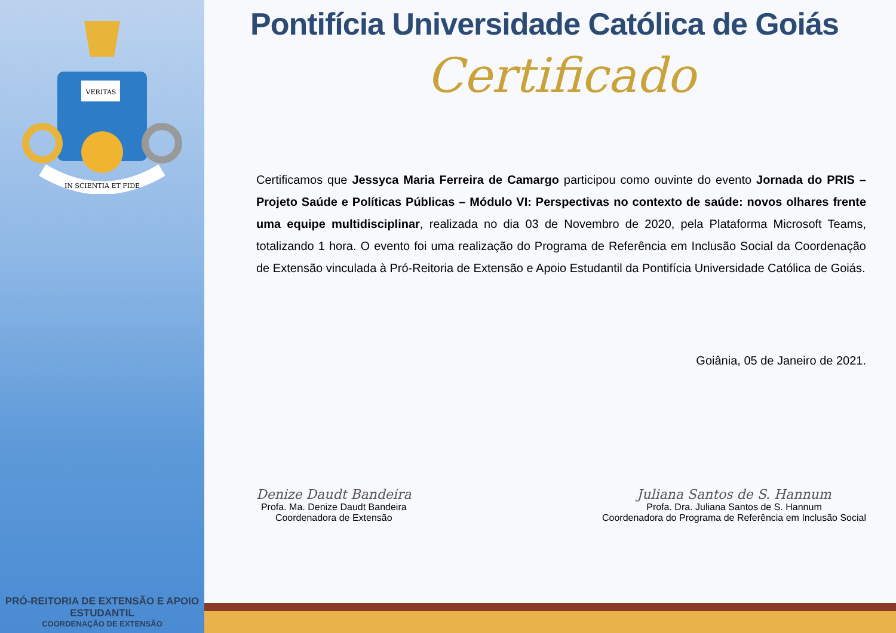VERITAS
IN SCIENTIA ET FIDE
PRÓ-REITORIA DE EXTENSÃO E APOIO ESTUDANTIL
COORDENAÇÃO DE EXTENSÃO
Pontifícia Universidade Católica de Goiás
Certificado
Certificamos que Jessyca Maria Ferreira de Camargo participou como ouvinte do evento Jornada do PRIS – Projeto Saúde e Políticas Públicas – Módulo VI: Perspectivas no contexto de saúde: novos olhares frente uma equipe multidisciplinar, realizada no dia 03 de Novembro de 2020, pela Plataforma Microsoft Teams, totalizando 1 hora. O evento foi uma realização do Programa de Referência em Inclusão Social da Coordenação de Extensão vinculada à Pró-Reitoria de Extensão e Apoio Estudantil da Pontifícia Universidade Católica de Goiás.
Goiânia, 05 de Janeiro de 2021.
Denize Daudt Bandeira
Profa. Ma. Denize Daudt Bandeira
Coordenadora de Extensão
Juliana Santos de S. Hannum
Profa. Dra. Juliana Santos de S. Hannum
Coordenadora do Programa de Referência em Inclusão Social